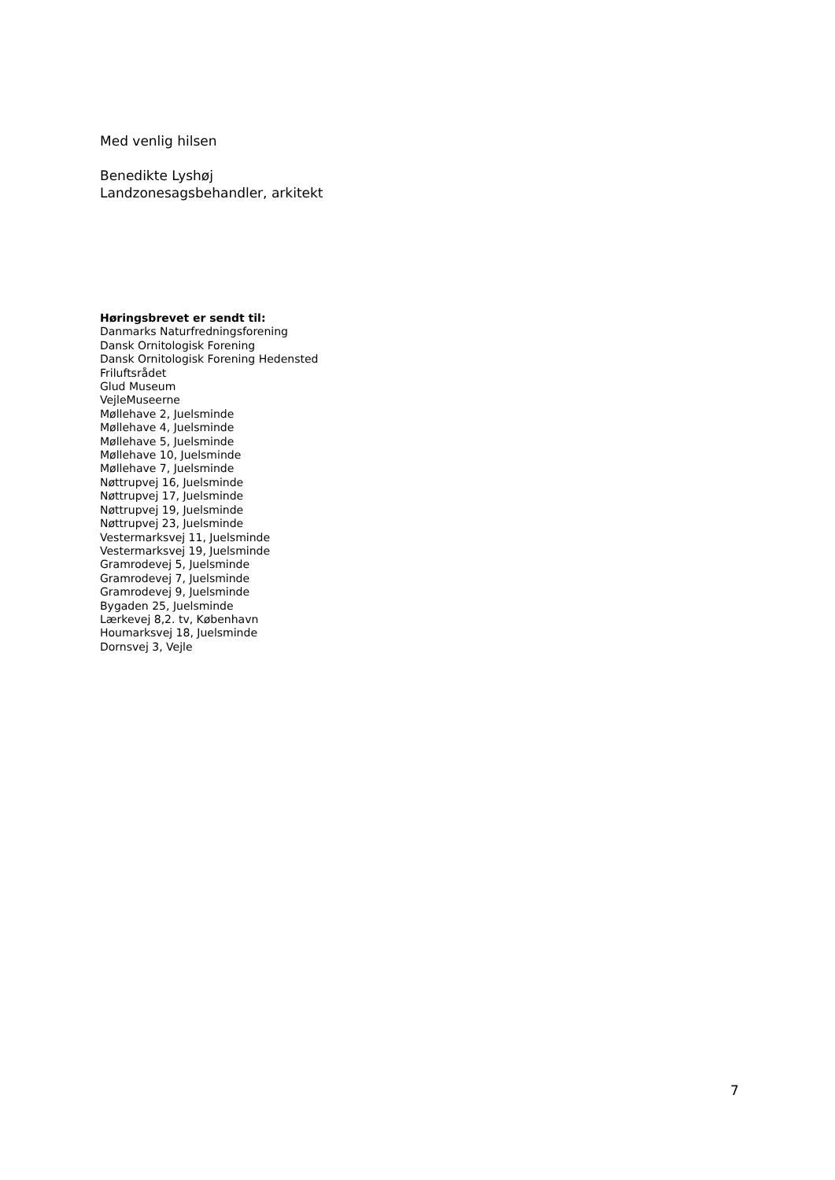Med venlig hilsen
Benedikte Lyshøj
Landzonesagsbehandler, arkitekt
Høringsbrevet er sendt til:
Danmarks Naturfredningsforening
Dansk Ornitologisk Forening
Dansk Ornitologisk Forening Hedensted
Friluftsrådet
Glud Museum
VejleMuseerne
Møllehave 2, Juelsminde
Møllehave 4, Juelsminde
Møllehave 5, Juelsminde
Møllehave 10, Juelsminde
Møllehave 7, Juelsminde
Nøttrupvej 16, Juelsminde
Nøttrupvej 17, Juelsminde
Nøttrupvej 19, Juelsminde
Nøttrupvej 23, Juelsminde
Vestermarksvej 11, Juelsminde
Vestermarksvej 19, Juelsminde
Gramrodevej 5, Juelsminde
Gramrodevej 7, Juelsminde
Gramrodevej 9, Juelsminde
Bygaden 25, Juelsminde
Lærkevej 8,2. tv, København
Houmarksvej 18, Juelsminde
Dornsvej 3, Vejle
7